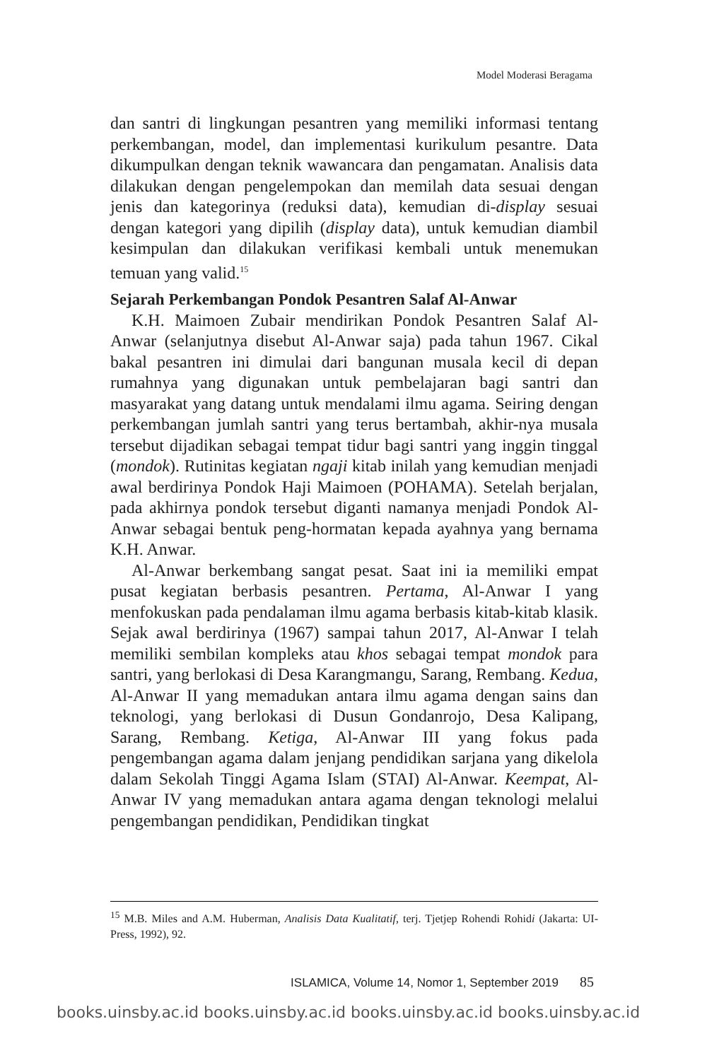Model Moderasi Beragama
dan santri di lingkungan pesantren yang memiliki informasi tentang perkembangan, model, dan implementasi kurikulum pesantre. Data dikumpulkan dengan teknik wawancara dan pengamatan. Analisis data dilakukan dengan pengelempokan dan memilah data sesuai dengan jenis dan kategorinya (reduksi data), kemudian di-display sesuai dengan kategori yang dipilih (display data), untuk kemudian diambil kesimpulan dan dilakukan verifikasi kembali untuk menemukan temuan yang valid.<sup>15</sup>
Sejarah Perkembangan Pondok Pesantren Salaf Al-Anwar
K.H. Maimoen Zubair mendirikan Pondok Pesantren Salaf Al-Anwar (selanjutnya disebut Al-Anwar saja) pada tahun 1967. Cikal bakal pesantren ini dimulai dari bangunan musala kecil di depan rumahnya yang digunakan untuk pembelajaran bagi santri dan masyarakat yang datang untuk mendalami ilmu agama. Seiring dengan perkembangan jumlah santri yang terus bertambah, akhir-nya musala tersebut dijadikan sebagai tempat tidur bagi santri yang inggin tinggal (mondok). Rutinitas kegiatan ngaji kitab inilah yang kemudian menjadi awal berdirinya Pondok Haji Maimoen (POHAMA). Setelah berjalan, pada akhirnya pondok tersebut diganti namanya menjadi Pondok Al-Anwar sebagai bentuk peng-hormatan kepada ayahnya yang bernama K.H. Anwar.
Al-Anwar berkembang sangat pesat. Saat ini ia memiliki empat pusat kegiatan berbasis pesantren. Pertama, Al-Anwar I yang menfokuskan pada pendalaman ilmu agama berbasis kitab-kitab klasik. Sejak awal berdirinya (1967) sampai tahun 2017, Al-Anwar I telah memiliki sembilan kompleks atau khos sebagai tempat mondok para santri, yang berlokasi di Desa Karangmangu, Sarang, Rembang. Kedua, Al-Anwar II yang memadukan antara ilmu agama dengan sains dan teknologi, yang berlokasi di Dusun Gondanrojo, Desa Kalipang, Sarang, Rembang. Ketiga, Al-Anwar III yang fokus pada pengembangan agama dalam jenjang pendidikan sarjana yang dikelola dalam Sekolah Tinggi Agama Islam (STAI) Al-Anwar. Keempat, Al-Anwar IV yang memadukan antara agama dengan teknologi melalui pengembangan pendidikan, Pendidikan tingkat
<sup>15</sup> M.B. Miles and A.M. Huberman, Analisis Data Kualitatif, terj. Tjetjep Rohendi Rohidi (Jakarta: UI-Press, 1992), 92.
ISLAMICA, Volume 14, Nomor 1, September 2019 85
books.uinsby.ac.id books.uinsby.ac.id books.uinsby.ac.id books.uinsby.ac.id